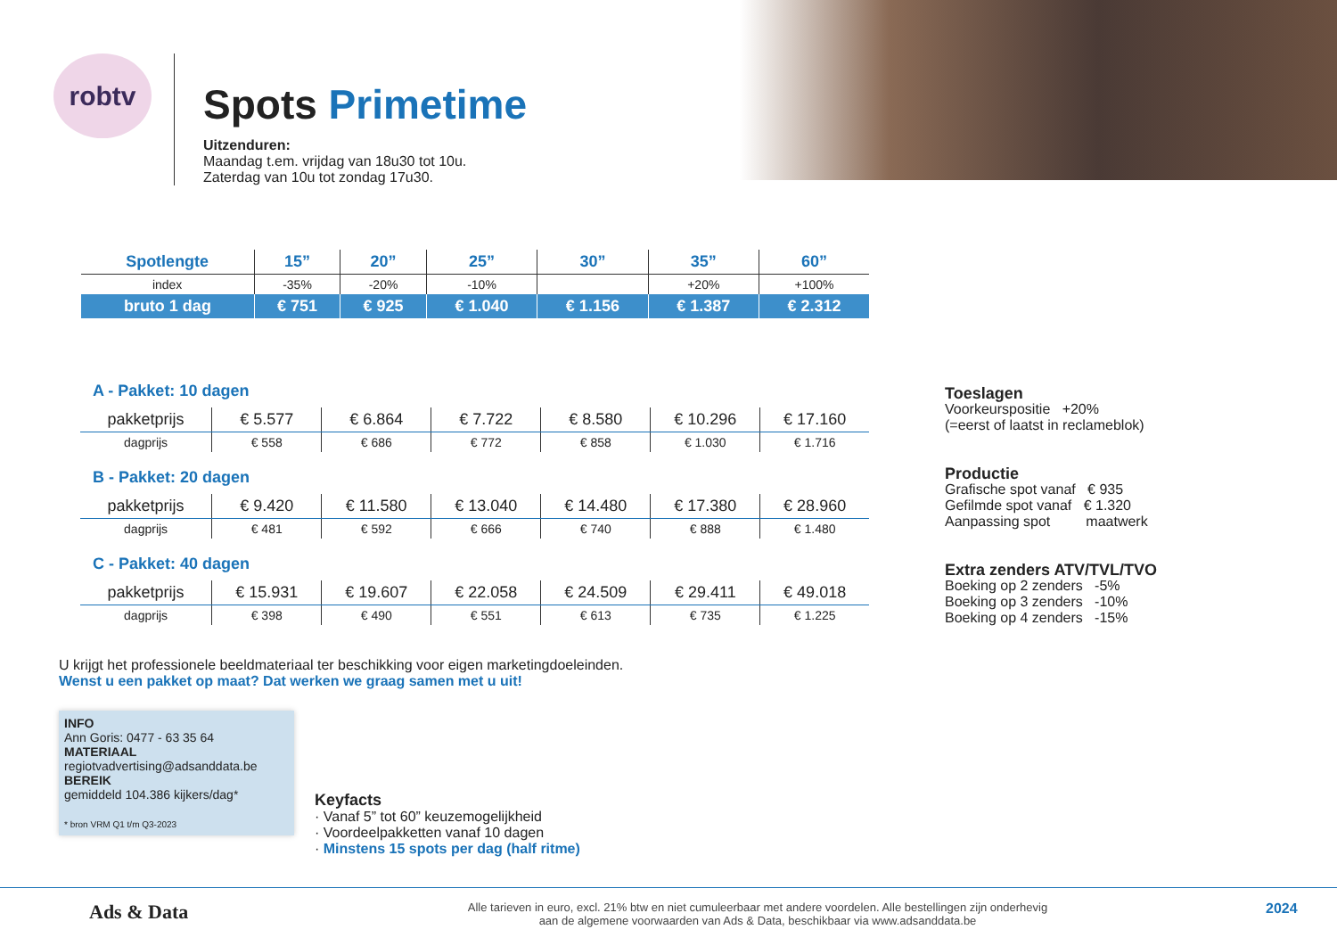robtv
Spots Primetime
Uitzenduren:
Maandag t.em. vrijdag van 18u30 tot 10u.
Zaterdag van 10u tot zondag 17u30.
| Spotlengte | 15” | 20” | 25” | 30” | 35” | 60” |
| --- | --- | --- | --- | --- | --- | --- |
| index | -35% | -20% | -10% | | +20% | +100% |
| bruto 1 dag | € 751 | € 925 | € 1.040 | € 1.156 | € 1.387 | € 2.312 |
| A - Pakket: 10 dagen | | | | | | |
| pakketprijs | € 5.577 | € 6.864 | € 7.722 | € 8.580 | € 10.296 | € 17.160 |
| dagprijs | € 558 | € 686 | € 772 | € 858 | € 1.030 | € 1.716 |
| B - Pakket: 20 dagen | | | | | | |
| pakketprijs | € 9.420 | € 11.580 | € 13.040 | € 14.480 | € 17.380 | € 28.960 |
| dagprijs | € 481 | € 592 | € 666 | € 740 | € 888 | € 1.480 |
| C - Pakket: 40 dagen | | | | | | |
| pakketprijs | € 15.931 | € 19.607 | € 22.058 | € 24.509 | € 29.411 | € 49.018 |
| dagprijs | € 398 | € 490 | € 551 | € 613 | € 735 | € 1.225 |
Toeslagen
Voorkeurspositie +20%
(=eerst of laatst in reclameblok)
Productie
Grafische spot vanaf € 935
Gefilmde spot vanaf € 1.320
Aanpassing spot maatwerk
Extra zenders ATV/TVL/TVO
Boeking op 2 zenders -5%
Boeking op 3 zenders -10%
Boeking op 4 zenders -15%
U krijgt het professionele beeldmateriaal ter beschikking voor eigen marketingdoeleinden.
Wenst u een pakket op maat? Dat werken we graag samen met u uit!
INFO
Ann Goris: 0477 - 63 35 64
MATERIAAL
regiotvadvertising@adsanddata.be
BEREIK
gemiddeld 104.386 kijkers/dag*
* bron VRM Q1 t/m Q3-2023
Keyfacts
· Vanaf 5” tot 60” keuzemogelijkheid
· Voordeelpakketten vanaf 10 dagen
· Minstens 15 spots per dag (half ritme)
Ads & Data
Alle tarieven in euro, excl. 21% btw en niet cumuleerbaar met andere voordelen. Alle bestellingen zijn onderhevig
aan de algemene voorwaarden van Ads & Data, beschikbaar via www.adsanddata.be
2024